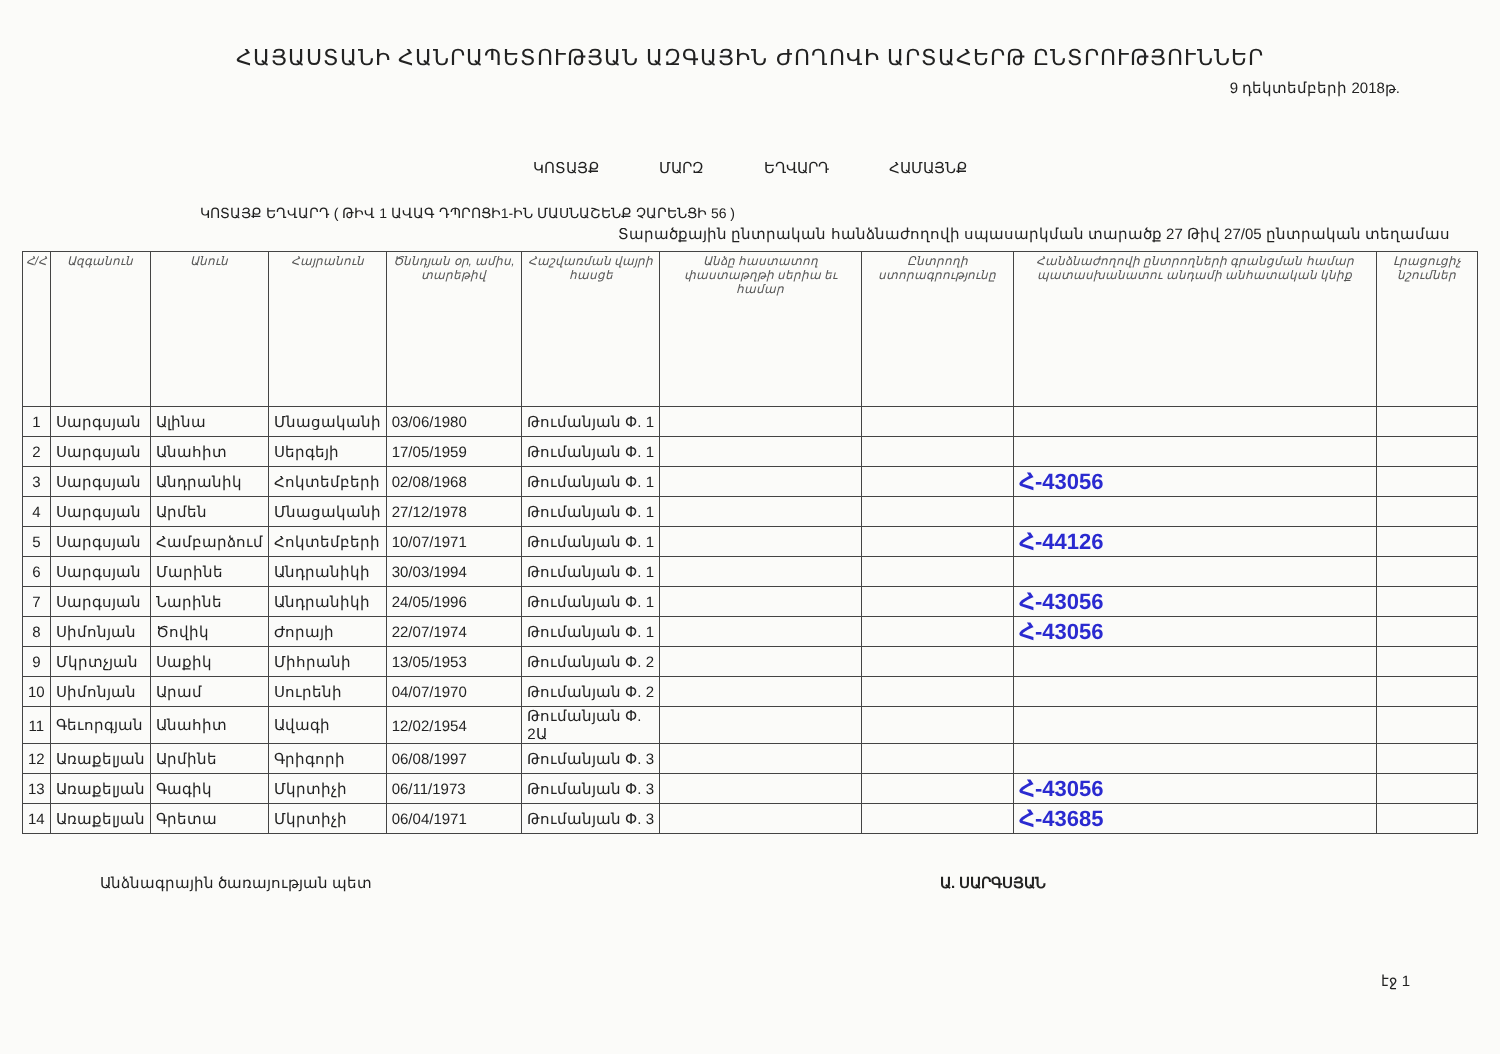ՀԱՅԱՍՏԱՆԻ ՀԱՆՐԱՊԵՏՈՒԹՅԱՆ ԱԶԳԱՅԻՆ ԺՈՂՈՎԻ ԱՐՏԱՀԵՐԹ ԸՆՏՐՈՒԹՅՈՒՆՆԵՐ
9 դեկտեմբերի 2018թ.
ԿՈՏԱՅՔ ՄԱՐԶ ԵՂՎԱՐԴ ՀԱՄԱՅՆՔ
ԿՈՏԱՅՔ ԵՂՎԱՐԴ ( ԹԻՎ 1 ԱՎԱԳ ԴՊՐՈՑԻ1-ԻՆ ՄԱՍՆԱՇԵՆՔ ՉԱՐԵՆՑԻ 56 )
Տարածքային ընտրական հանձնաժողովի սպասարկման տարածք 27 Թիվ 27/05 ընտրական տեղամաս
| Հ/Հ | Ազգանուն | Անուն | Հայրանուն | Ծննդյան օր, ամիս, տարեթիվ | Հաշվառման վայրի հասցե | Անձը հաստատող փաստաթղթի սերիա եւ համար | Ընտրողի ստորագրությունը | Հանձնաժողովի ընտրողների գրանցման համար պատասխանատու անդամի անհատական կնիք | Լրացուցիչ նշումներ |
| --- | --- | --- | --- | --- | --- | --- | --- | --- | --- |
| 1 | Սարգսյան | Ալինա | Մնացականի | 03/06/1980 | Թումանյան Փ. 1 | | | | |
| 2 | Սարգսյան | Անահիտ | Սերգեյի | 17/05/1959 | Թումանյան Փ. 1 | | | | |
| 3 | Սարգսյան | Անդրանիկ | Հոկտեմբերի | 02/08/1968 | Թումանյան Փ. 1 | | | Հ-43056 | |
| 4 | Սարգսյան | Արմեն | Մնացականի | 27/12/1978 | Թումանյան Փ. 1 | | | | |
| 5 | Սարգսյան | Համբարձում | Հոկտեմբերի | 10/07/1971 | Թումանյան Փ. 1 | | | Հ-44126 | |
| 6 | Սարգսյան | Մարինե | Անդրանիկի | 30/03/1994 | Թումանյան Փ. 1 | | | | |
| 7 | Սարգսյան | Նարինե | Անդրանիկի | 24/05/1996 | Թումանյան Փ. 1 | | | Հ-43056 | |
| 8 | Սիմոնյան | Ծովիկ | Ժորայի | 22/07/1974 | Թումանյան Փ. 1 | | | Հ-43056 | |
| 9 | Մկրտչյան | Սաքիկ | Միհրանի | 13/05/1953 | Թումանյան Փ. 2 | | | | |
| 10 | Սիմոնյան | Արամ | Սուրենի | 04/07/1970 | Թումանյան Փ. 2 | | | | |
| 11 | Գեւորգյան | Անահիտ | Ավագի | 12/02/1954 | Թումանյան Փ. 2Ա | | | | |
| 12 | Առաքելյան | Արմինե | Գրիգորի | 06/08/1997 | Թումանյան Փ. 3 | | | | |
| 13 | Առաքելյան | Գագիկ | Մկրտիչի | 06/11/1973 | Թումանյան Փ. 3 | | | Հ-43056 | |
| 14 | Առաքելյան | Գրետա | Մկրտիչի | 06/04/1971 | Թումանյան Փ. 3 | | | Հ-43685 | |
Անձնագրային ծառայության պետ Ա. ՍԱՐԳՍՅԱՆ
էջ 1